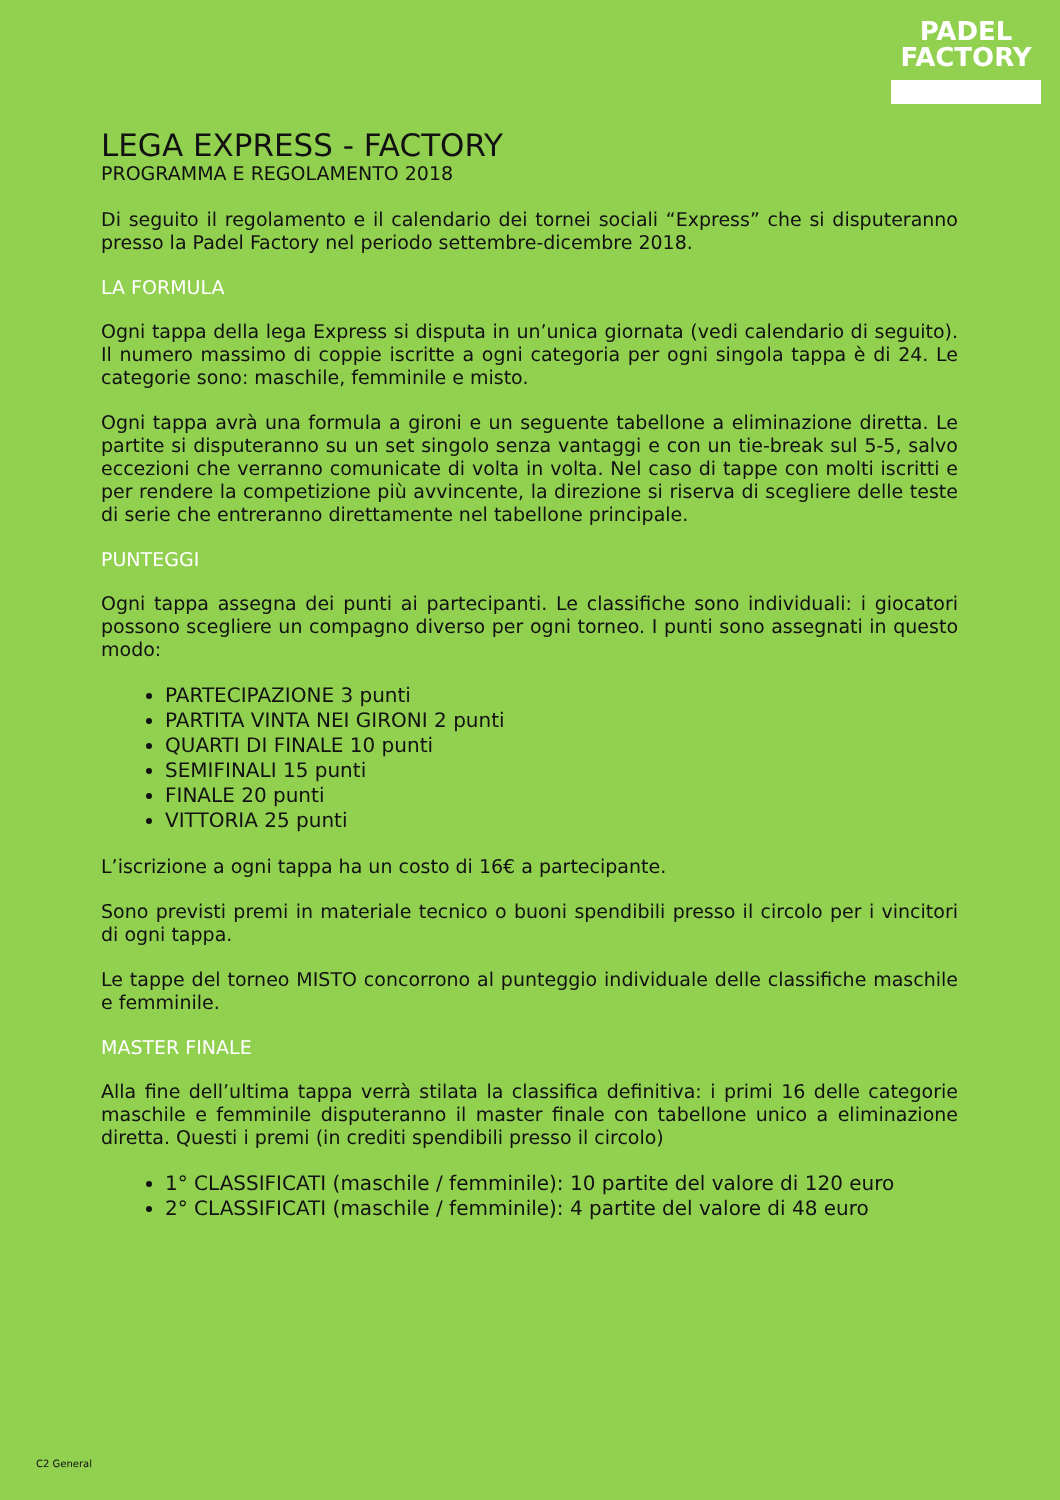PADEL
FACTORY
LEGA EXPRESS - FACTORY
PROGRAMMA E REGOLAMENTO 2018
Di seguito il regolamento e il calendario dei tornei sociali “Express” che si disputeranno presso la Padel Factory nel periodo settembre-dicembre 2018.
LA FORMULA
Ogni tappa della lega Express si disputa in un’unica giornata (vedi calendario di seguito). Il numero massimo di coppie iscritte a ogni categoria per ogni singola tappa è di 24. Le categorie sono: maschile, femminile e misto.
Ogni tappa avrà una formula a gironi e un seguente tabellone a eliminazione diretta. Le partite si disputeranno su un set singolo senza vantaggi e con un tie-break sul 5-5, salvo eccezioni che verranno comunicate di volta in volta. Nel caso di tappe con molti iscritti e per rendere la competizione più avvincente, la direzione si riserva di scegliere delle teste di serie che entreranno direttamente nel tabellone principale.
PUNTEGGI
Ogni tappa assegna dei punti ai partecipanti. Le classifiche sono individuali: i giocatori possono scegliere un compagno diverso per ogni torneo. I punti sono assegnati in questo modo:
PARTECIPAZIONE 3 punti
PARTITA VINTA NEI GIRONI 2 punti
QUARTI DI FINALE 10 punti
SEMIFINALI 15 punti
FINALE 20 punti
VITTORIA 25 punti
L’iscrizione a ogni tappa ha un costo di 16€ a partecipante.
Sono previsti premi in materiale tecnico o buoni spendibili presso il circolo per i vincitori di ogni tappa.
Le tappe del torneo MISTO concorrono al punteggio individuale delle classifiche maschile e femminile.
MASTER FINALE
Alla fine dell’ultima tappa verrà stilata la classifica definitiva: i primi 16 delle categorie maschile e femminile disputeranno il master finale con tabellone unico a eliminazione diretta. Questi i premi (in crediti spendibili presso il circolo)
1° CLASSIFICATI (maschile / femminile): 10 partite del valore di 120 euro
2° CLASSIFICATI (maschile / femminile): 4 partite del valore di 48 euro
C2 General